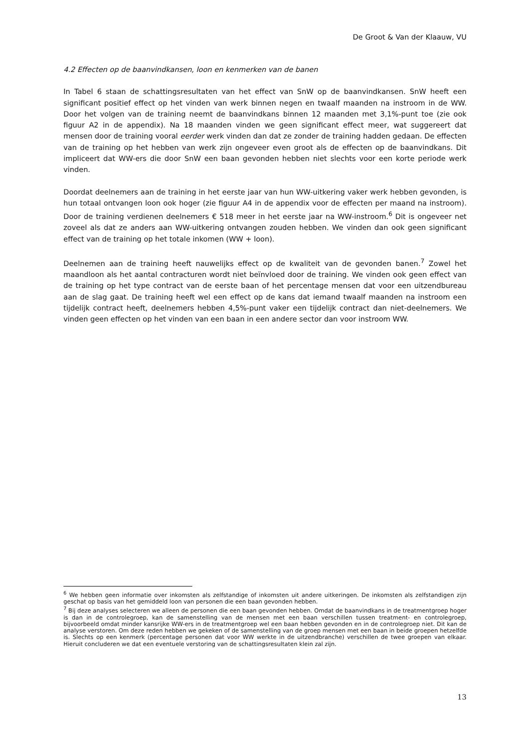De Groot & Van der Klaauw, VU
4.2 Effecten op de baanvindkansen, loon en kenmerken van de banen
In Tabel 6 staan de schattingsresultaten van het effect van SnW op de baanvindkansen. SnW heeft een significant positief effect op het vinden van werk binnen negen en twaalf maanden na instroom in de WW. Door het volgen van de training neemt de baanvindkans binnen 12 maanden met 3,1%-punt toe (zie ook figuur A2 in de appendix). Na 18 maanden vinden we geen significant effect meer, wat suggereert dat mensen door de training vooral eerder werk vinden dan dat ze zonder de training hadden gedaan. De effecten van de training op het hebben van werk zijn ongeveer even groot als de effecten op de baanvindkans. Dit impliceert dat WW-ers die door SnW een baan gevonden hebben niet slechts voor een korte periode werk vinden.
Doordat deelnemers aan de training in het eerste jaar van hun WW-uitkering vaker werk hebben gevonden, is hun totaal ontvangen loon ook hoger (zie figuur A4 in de appendix voor de effecten per maand na instroom). Door de training verdienen deelnemers € 518 meer in het eerste jaar na WW-instroom.<sup>6</sup> Dit is ongeveer net zoveel als dat ze anders aan WW-uitkering ontvangen zouden hebben. We vinden dan ook geen significant effect van de training op het totale inkomen (WW + loon).
Deelnemen aan de training heeft nauwelijks effect op de kwaliteit van de gevonden banen.<sup>7</sup> Zowel het maandloon als het aantal contracturen wordt niet beïnvloed door de training. We vinden ook geen effect van de training op het type contract van de eerste baan of het percentage mensen dat voor een uitzendbureau aan de slag gaat. De training heeft wel een effect op de kans dat iemand twaalf maanden na instroom een tijdelijk contract heeft, deelnemers hebben 4,5%-punt vaker een tijdelijk contract dan niet-deelnemers. We vinden geen effecten op het vinden van een baan in een andere sector dan voor instroom WW.
<sup>6</sup> We hebben geen informatie over inkomsten als zelfstandige of inkomsten uit andere uitkeringen. De inkomsten als zelfstandigen zijn geschat op basis van het gemiddeld loon van personen die een baan gevonden hebben.
<sup>7</sup> Bij deze analyses selecteren we alleen de personen die een baan gevonden hebben. Omdat de baanvindkans in de treatmentgroep hoger is dan in de controlegroep, kan de samenstelling van de mensen met een baan verschillen tussen treatment- en controlegroep, bijvoorbeeld omdat minder kansrijke WW-ers in de treatmentgroep wel een baan hebben gevonden en in de controlegroep niet. Dit kan de analyse verstoren. Om deze reden hebben we gekeken of de samenstelling van de groep mensen met een baan in beide groepen hetzelfde is. Slechts op een kenmerk (percentage personen dat voor WW werkte in de uitzendbranche) verschillen de twee groepen van elkaar. Hieruit concluderen we dat een eventuele verstoring van de schattingsresultaten klein zal zijn.
13